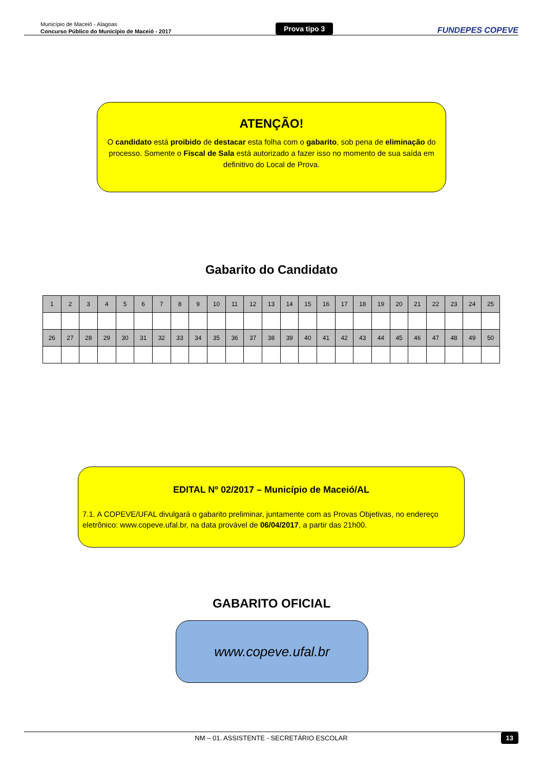Município de Maceió - Alagoas
Concurso Público do Município de Maceió - 2017
Prova tipo 3
FUNDEPES COPEVE
ATENÇÃO!
O candidato está proibido de destacar esta folha com o gabarito, sob pena de eliminação do processo. Somente o Fiscal de Sala está autorizado a fazer isso no momento de sua saída em definitivo do Local de Prova.
Gabarito do Candidato
| 1 | 2 | 3 | 4 | 5 | 6 | 7 | 8 | 9 | 10 | 11 | 12 | 13 | 14 | 15 | 16 | 17 | 18 | 19 | 20 | 21 | 22 | 23 | 24 | 25 |
| 26 | 27 | 28 | 29 | 30 | 31 | 32 | 33 | 34 | 35 | 36 | 37 | 38 | 39 | 40 | 41 | 42 | 43 | 44 | 45 | 46 | 47 | 48 | 49 | 50 |
EDITAL Nº 02/2017 – Município de Maceió/AL
7.1. A COPEVE/UFAL divulgará o gabarito preliminar, juntamente com as Provas Objetivas, no endereço eletrônico: www.copeve.ufal.br, na data provável de 06/04/2017, a partir das 21h00.
GABARITO OFICIAL
www.copeve.ufal.br
NM – 01. ASSISTENTE - SECRETÁRIO ESCOLAR 13